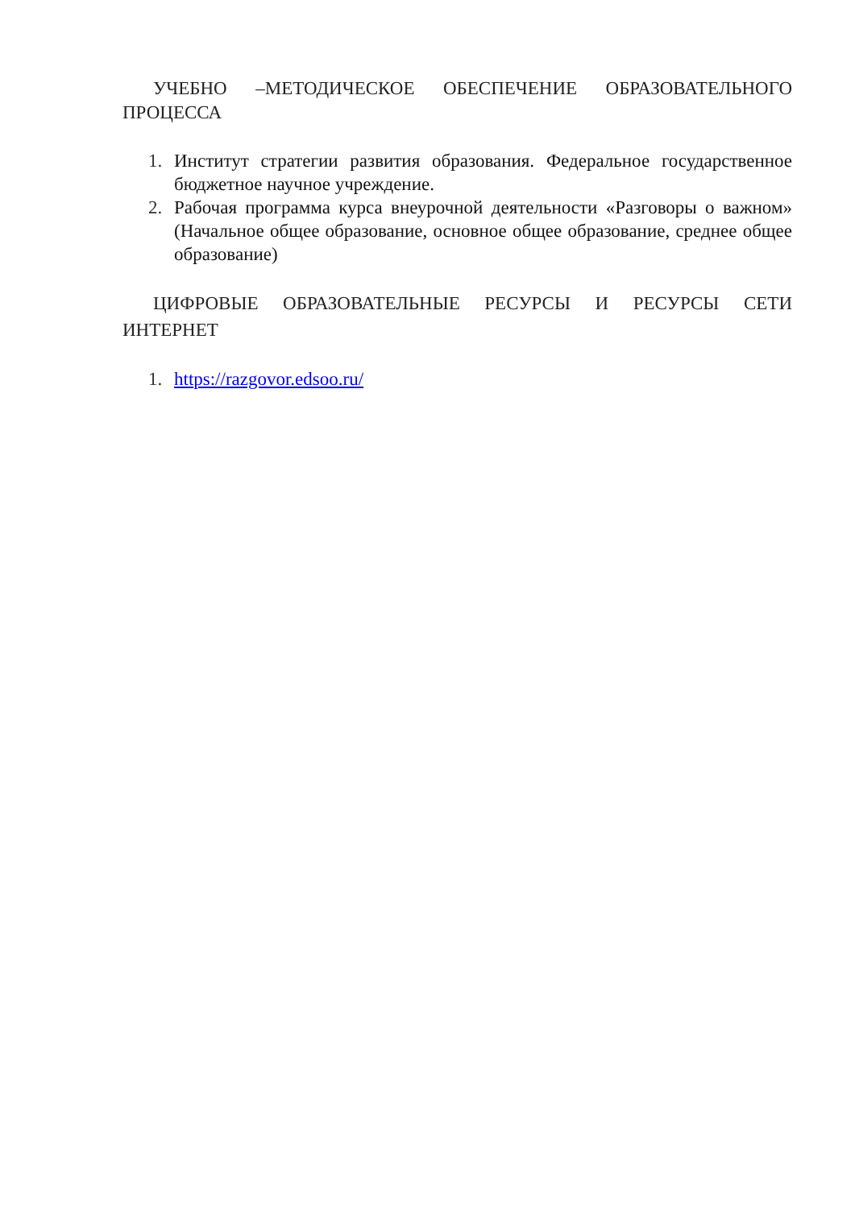УЧЕБНО –МЕТОДИЧЕСКОЕ ОБЕСПЕЧЕНИЕ ОБРАЗОВАТЕЛЬНОГО ПРОЦЕССА
1. Институт стратегии развития образования. Федеральное государственное бюджетное научное учреждение.
2. Рабочая программа курса внеурочной деятельности «Разговоры о важном» (Начальное общее образование, основное общее образование, среднее общее образование)
ЦИФРОВЫЕ ОБРАЗОВАТЕЛЬНЫЕ РЕСУРСЫ И РЕСУРСЫ СЕТИ ИНТЕРНЕТ
1. https://razgovor.edsoo.ru/